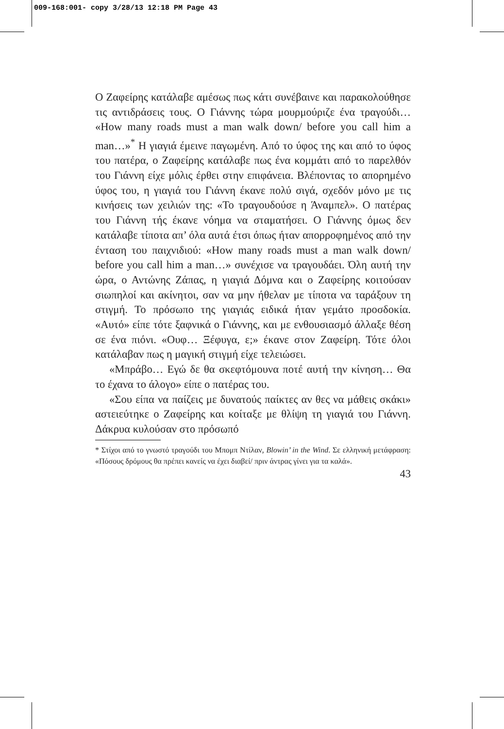009-168:001- copy 3/28/13 12:18 PM Page 43
Ο Ζαφείρης κατάλαβε αμέσως πως κάτι συνέβαινε και παρακολούθησε τις αντιδράσεις τους. Ο Γιάννης τώρα μουρμούριζε ένα τραγούδι… «How many roads must a man walk down/ before you call him a man…»<sup>*</sup> Η γιαγιά έμεινε παγωμένη. Από το ύφος της και από το ύφος του πατέρα, ο Ζαφείρης κατάλαβε πως ένα κομμάτι από το παρελθόν του Γιάννη είχε μόλις έρθει στην επιφάνεια. Βλέποντας το απορημένο ύφος του, η γιαγιά του Γιάννη έκανε πολύ σιγά, σχεδόν μόνο με τις κινήσεις των χειλιών της: «Το τραγουδούσε η Άναμπελ». Ο πατέρας του Γιάννη τής έκανε νόημα να σταματήσει. Ο Γιάννης όμως δεν κατάλαβε τίποτα απ’ όλα αυτά έτσι όπως ήταν απορροφημένος από την ένταση του παιχνιδιού: «How many roads must a man walk down/ before you call him a man…» συνέχισε να τραγουδάει. Όλη αυτή την ώρα, ο Αντώνης Ζάπας, η γιαγιά Δόμνα και ο Ζαφείρης κοιτούσαν σιωπηλοί και ακίνητοι, σαν να μην ήθελαν με τίποτα να ταράξουν τη στιγμή. Το πρόσωπο της γιαγιάς ειδικά ήταν γεμάτο προσδοκία. «Αυτό» είπε τότε ξαφνικά ο Γιάννης, και με ενθουσιασμό άλλαξε θέση σε ένα πιόνι. «Ουφ… Ξέφυγα, ε;» έκανε στον Ζαφείρη. Τότε όλοι κατάλαβαν πως η μαγική στιγμή είχε τελειώσει.
«Μπράβο… Εγώ δε θα σκεφτόμουνα ποτέ αυτή την κίνηση… Θα το έχανα το άλογο» είπε ο πατέρας του.
«Σου είπα να παίζεις με δυνατούς παίκτες αν θες να μάθεις σκάκι» αστειεύτηκε ο Ζαφείρης και κοίταξε με θλίψη τη γιαγιά του Γιάννη. Δάκρυα κυλούσαν στο πρόσωπό
* Στίχοι από το γνωστό τραγούδι του Μπομπ Ντίλαν, Blowin’ in the Wind. Σε ελληνική μετάφραση: «Πόσους δρόμους θα πρέπει κανείς να έχει διαβεί/ πριν άντρας γίνει για τα καλά».
43